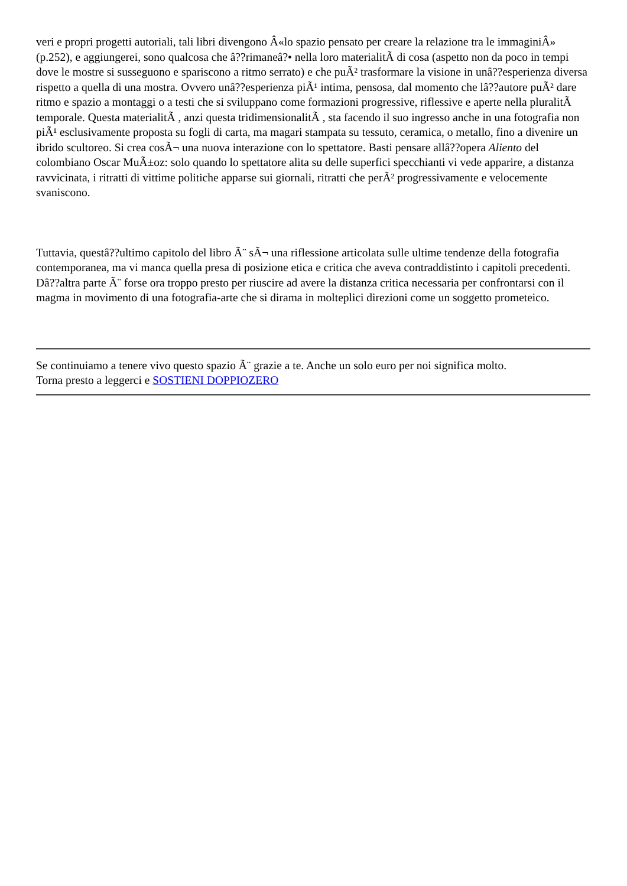veri e propri progetti autoriali, tali libri divengono Â«lo spazio pensato per creare la relazione tra le immaginiÂ» (p.252), e aggiungerei, sono qualcosa che â??rimaneâ?• nella loro materialitÃ di cosa (aspetto non da poco in tempi dove le mostre si susseguono e spariscono a ritmo serrato) e che puÃ² trasformare la visione in unâ??esperienza diversa rispetto a quella di una mostra. Ovvero unâ??esperienza piÃ¹ intima, pensosa, dal momento che lâ??autore puÃ² dare ritmo e spazio a montaggi o a testi che si sviluppano come formazioni progressive, riflessive e aperte nella pluralitÃ temporale. Questa materialitÃ , anzi questa tridimensionalitÃ , sta facendo il suo ingresso anche in una fotografia non piÃ¹ esclusivamente proposta su fogli di carta, ma magari stampata su tessuto, ceramica, o metallo, fino a divenire un ibrido scultoreo. Si crea cosÃ¬ una nuova interazione con lo spettatore. Basti pensare allâ??opera Aliento del colombiano Oscar MuÃ±oz: solo quando lo spettatore alita su delle superfici specchianti vi vede apparire, a distanza ravvicinata, i ritratti di vittime politiche apparse sui giornali, ritratti che perÃ² progressivamente e velocemente svaniscono.
Tuttavia, questâ??ultimo capitolo del libro Ã¨ sÃ¬ una riflessione articolata sulle ultime tendenze della fotografia contemporanea, ma vi manca quella presa di posizione etica e critica che aveva contraddistinto i capitoli precedenti. Dâ??altra parte Ã¨ forse ora troppo presto per riuscire ad avere la distanza critica necessaria per confrontarsi con il magma in movimento di una fotografia-arte che si dirama in molteplici direzioni come un soggetto prometeico.
Se continuiamo a tenere vivo questo spazio Ã¨ grazie a te. Anche un solo euro per noi significa molto.
Torna presto a leggerci e SOSTIENI DOPPIOZERO